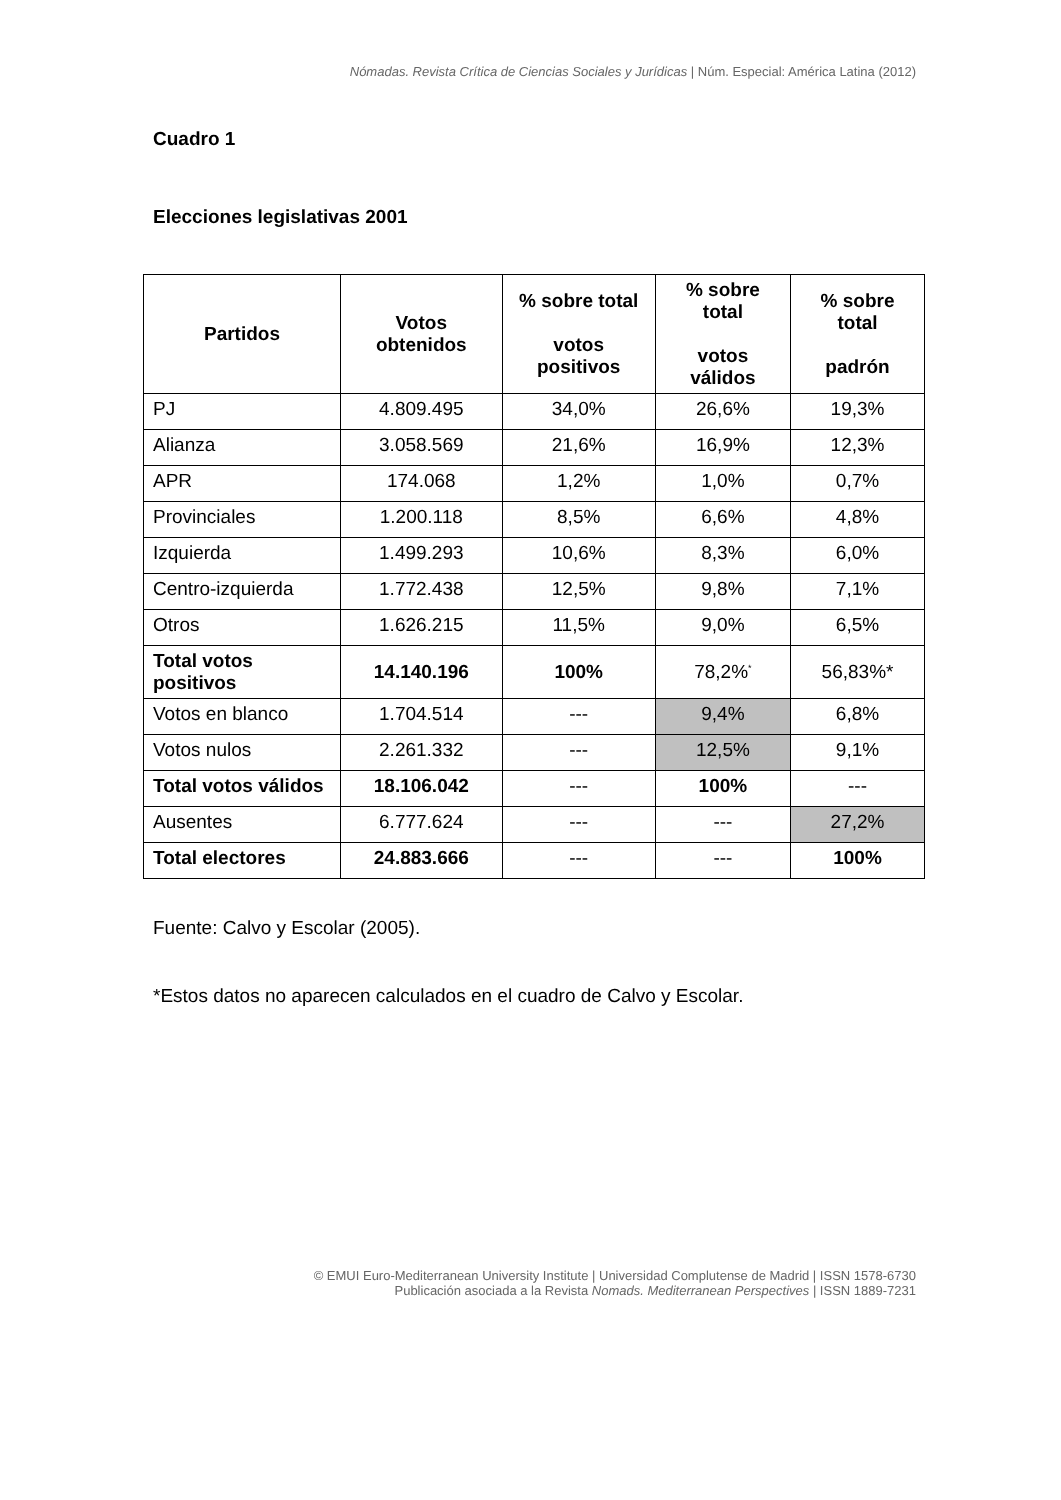Nómadas. Revista Crítica de Ciencias Sociales y Jurídicas | Núm. Especial: América Latina (2012)
Cuadro 1
Elecciones legislativas 2001
| Partidos | Votos obtenidos | % sobre total votos positivos | % sobre total votos válidos | % sobre total padrón |
| --- | --- | --- | --- | --- |
| PJ | 4.809.495 | 34,0% | 26,6% | 19,3% |
| Alianza | 3.058.569 | 21,6% | 16,9% | 12,3% |
| APR | 174.068 | 1,2% | 1,0% | 0,7% |
| Provinciales | 1.200.118 | 8,5% | 6,6% | 4,8% |
| Izquierda | 1.499.293 | 10,6% | 8,3% | 6,0% |
| Centro-izquierda | 1.772.438 | 12,5% | 9,8% | 7,1% |
| Otros | 1.626.215 | 11,5% | 9,0% | 6,5% |
| Total votos positivos | 14.140.196 | 100% | 78,2%<sup>*</sup> | 56,83%* |
| Votos en blanco | 1.704.514 | --- | 9,4% | 6,8% |
| Votos nulos | 2.261.332 | --- | 12,5% | 9,1% |
| Total votos válidos | 18.106.042 | --- | 100% | --- |
| Ausentes | 6.777.624 | --- | --- | 27,2% |
| Total electores | 24.883.666 | --- | --- | 100% |
Fuente: Calvo y Escolar (2005).
*Estos datos no aparecen calculados en el cuadro de Calvo y Escolar.
© EMUI Euro-Mediterranean University Institute | Universidad Complutense de Madrid | ISSN 1578-6730
Publicación asociada a la Revista Nomads. Mediterranean Perspectives | ISSN 1889-7231